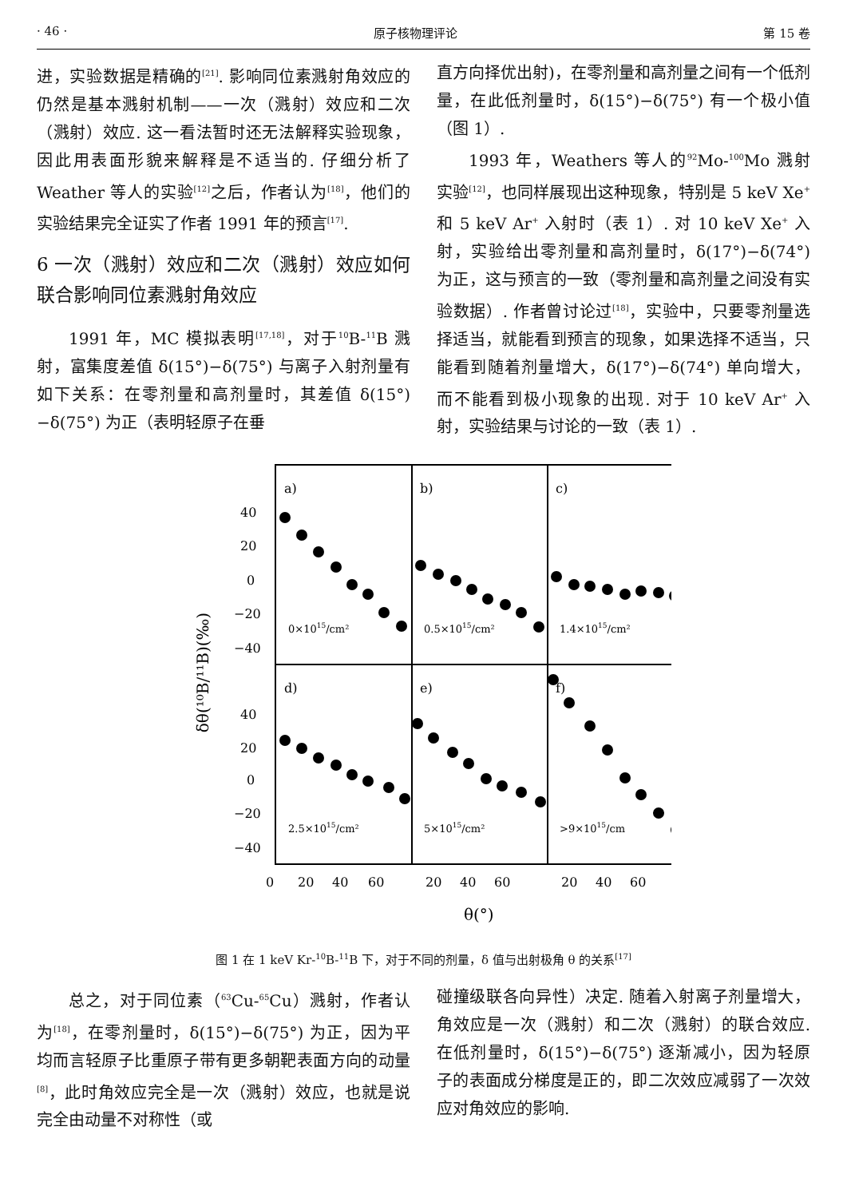· 46 · 原子核物理评论 第 15 卷
进，实验数据是精确的<sup>[21]</sup>. 影响同位素溅射角效应的仍然是基本溅射机制——一次（溅射）效应和二次（溅射）效应. 这一看法暂时还无法解释实验现象，因此用表面形貌来解释是不适当的. 仔细分析了 Weather 等人的实验<sup>[12]</sup>之后，作者认为<sup>[18]</sup>，他们的实验结果完全证实了作者 1991 年的预言<sup>[17]</sup>.
6 一次（溅射）效应和二次（溅射）效应如何联合影响同位素溅射角效应
1991 年，MC 模拟表明<sup>[17,18]</sup>，对于<sup>10</sup>B-<sup>11</sup>B 溅射，富集度差值 δ(15°)−δ(75°) 与离子入射剂量有如下关系：在零剂量和高剂量时，其差值 δ(15°)−δ(75°) 为正（表明轻原子在垂
直方向择优出射)，在零剂量和高剂量之间有一个低剂量，在此低剂量时，δ(15°)−δ(75°) 有一个极小值（图 1）.
1993 年，Weathers 等人的<sup>92</sup>Mo-<sup>100</sup>Mo 溅射实验<sup>[12]</sup>，也同样展现出这种现象，特别是 5 keV Xe<sup>+</sup> 和 5 keV Ar<sup>+</sup> 入射时（表 1）. 对 10 keV Xe<sup>+</sup> 入射，实验给出零剂量和高剂量时，δ(17°)−δ(74°) 为正，这与预言的一致（零剂量和高剂量之间没有实验数据）. 作者曾讨论过<sup>[18]</sup>，实验中，只要零剂量选择适当，就能看到预言的现象，如果选择不适当，只能看到随着剂量增大，δ(17°)−δ(74°) 单向增大，而不能看到极小现象的出现. 对于 10 keV Ar<sup>+</sup> 入射，实验结果与讨论的一致（表 1）.
a)
b)
c)
d)
e)
f)
40
20
0
−20
−40
40
20
0
−20
−40
0×1015/cm²
0.5×1015/cm²
1.4×1015/cm²
2.5×1015/cm²
5×1015/cm²
>9×1015/cm
0
20
40
60
20
40
60
20
40
60
θ(°)
δθ(¹⁰B/¹¹B)(‰)
图 1 在 1 keV Kr-<sup>10</sup>B-<sup>11</sup>B 下，对于不同的剂量，δ 值与出射极角 θ 的关系<sup>[17]</sup>
总之，对于同位素（<sup>63</sup>Cu-<sup>65</sup>Cu）溅射，作者认为<sup>[18]</sup>，在零剂量时，δ(15°)−δ(75°) 为正，因为平均而言轻原子比重原子带有更多朝靶表面方向的动量<sup>[8]</sup>，此时角效应完全是一次（溅射）效应，也就是说完全由动量不对称性（或
碰撞级联各向异性）决定. 随着入射离子剂量增大，角效应是一次（溅射）和二次（溅射）的联合效应. 在低剂量时，δ(15°)−δ(75°) 逐渐减小，因为轻原子的表面成分梯度是正的，即二次效应减弱了一次效应对角效应的影响.